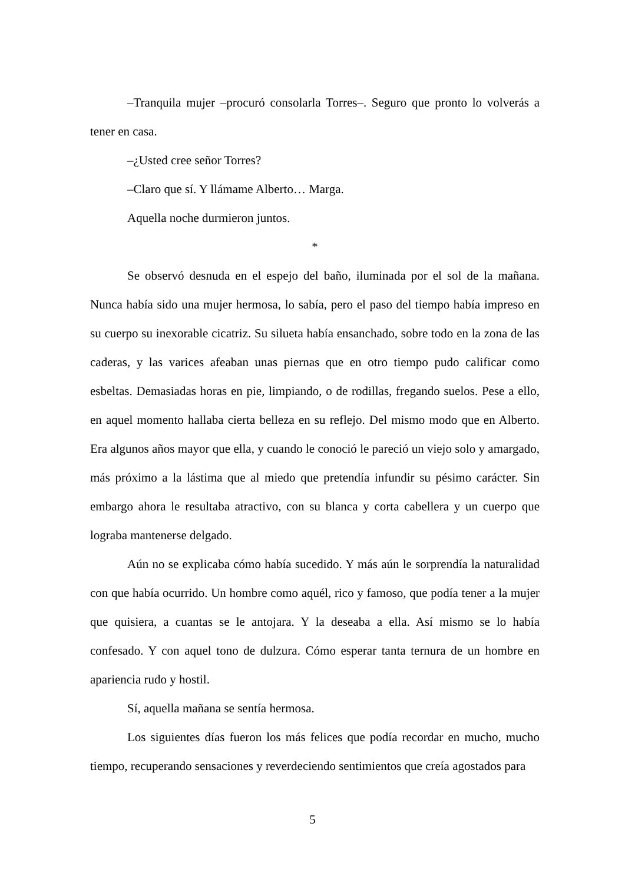–Tranquila mujer –procuró consolarla Torres–. Seguro que pronto lo volverás a tener en casa.
–¿Usted cree señor Torres?
–Claro que sí. Y llámame Alberto… Marga.
Aquella noche durmieron juntos.
*
Se observó desnuda en el espejo del baño, iluminada por el sol de la mañana. Nunca había sido una mujer hermosa, lo sabía, pero el paso del tiempo había impreso en su cuerpo su inexorable cicatriz. Su silueta había ensanchado, sobre todo en la zona de las caderas, y las varices afeaban unas piernas que en otro tiempo pudo calificar como esbeltas. Demasiadas horas en pie, limpiando, o de rodillas, fregando suelos. Pese a ello, en aquel momento hallaba cierta belleza en su reflejo. Del mismo modo que en Alberto. Era algunos años mayor que ella, y cuando le conoció le pareció un viejo solo y amargado, más próximo a la lástima que al miedo que pretendía infundir su pésimo carácter. Sin embargo ahora le resultaba atractivo, con su blanca y corta cabellera y un cuerpo que lograba mantenerse delgado.
Aún no se explicaba cómo había sucedido. Y más aún le sorprendía la naturalidad con que había ocurrido. Un hombre como aquél, rico y famoso, que podía tener a la mujer que quisiera, a cuantas se le antojara. Y la deseaba a ella. Así mismo se lo había confesado. Y con aquel tono de dulzura. Cómo esperar tanta ternura de un hombre en apariencia rudo y hostil.
Sí, aquella mañana se sentía hermosa.
Los siguientes días fueron los más felices que podía recordar en mucho, mucho tiempo, recuperando sensaciones y reverdeciendo sentimientos que creía agostados para
5